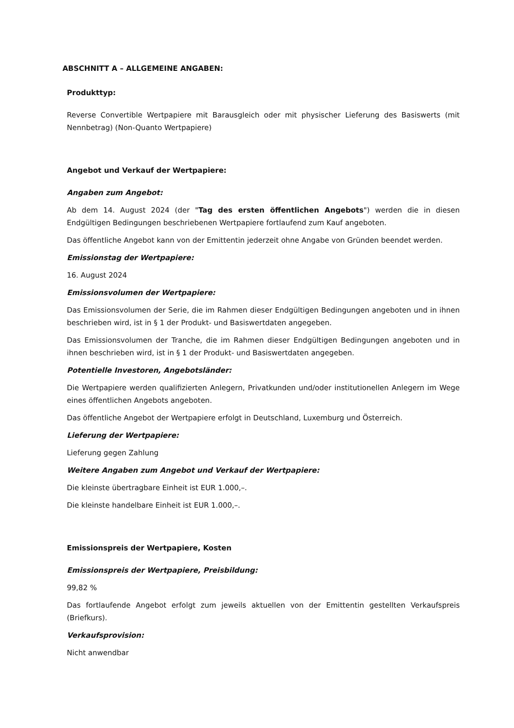ABSCHNITT A – ALLGEMEINE ANGABEN:
Produkttyp:
Reverse Convertible Wertpapiere mit Barausgleich oder mit physischer Lieferung des Basiswerts (mit Nennbetrag) (Non-Quanto Wertpapiere)
Angebot und Verkauf der Wertpapiere:
Angaben zum Angebot:
Ab dem 14. August 2024 (der "Tag des ersten öffentlichen Angebots") werden die in diesen Endgültigen Bedingungen beschriebenen Wertpapiere fortlaufend zum Kauf angeboten.
Das öffentliche Angebot kann von der Emittentin jederzeit ohne Angabe von Gründen beendet werden.
Emissionstag der Wertpapiere:
16. August 2024
Emissionsvolumen der Wertpapiere:
Das Emissionsvolumen der Serie, die im Rahmen dieser Endgültigen Bedingungen angeboten und in ihnen beschrieben wird, ist in § 1 der Produkt- und Basiswertdaten angegeben.
Das Emissionsvolumen der Tranche, die im Rahmen dieser Endgültigen Bedingungen angeboten und in ihnen beschrieben wird, ist in § 1 der Produkt- und Basiswertdaten angegeben.
Potentielle Investoren, Angebotsländer:
Die Wertpapiere werden qualifizierten Anlegern, Privatkunden und/oder institutionellen Anlegern im Wege eines öffentlichen Angebots angeboten.
Das öffentliche Angebot der Wertpapiere erfolgt in Deutschland, Luxemburg und Österreich.
Lieferung der Wertpapiere:
Lieferung gegen Zahlung
Weitere Angaben zum Angebot und Verkauf der Wertpapiere:
Die kleinste übertragbare Einheit ist EUR 1.000,–.
Die kleinste handelbare Einheit ist EUR 1.000,–.
Emissionspreis der Wertpapiere, Kosten
Emissionspreis der Wertpapiere, Preisbildung:
99,82 %
Das fortlaufende Angebot erfolgt zum jeweils aktuellen von der Emittentin gestellten Verkaufspreis (Briefkurs).
Verkaufsprovision:
Nicht anwendbar